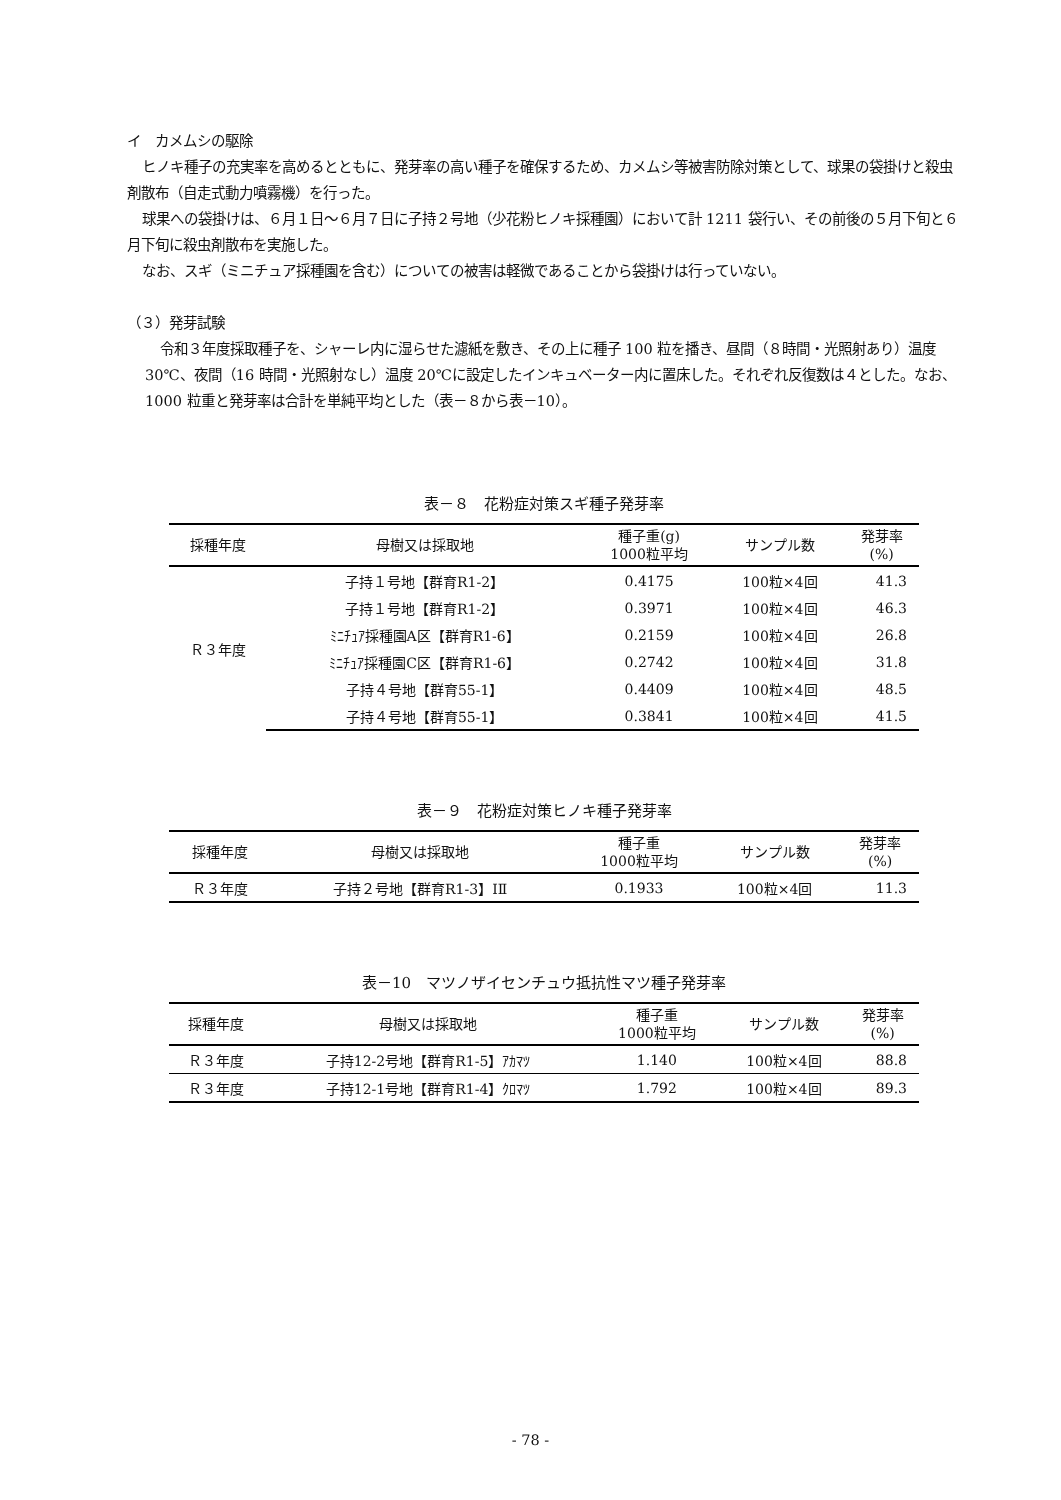イ　カメムシの駆除
ヒノキ種子の充実率を高めるとともに、発芽率の高い種子を確保するため、カメムシ等被害防除対策として、球果の袋掛けと殺虫剤散布（自走式動力噴霧機）を行った。
球果への袋掛けは、６月１日～６月７日に子持２号地（少花粉ヒノキ採種園）において計 1211 袋行い、その前後の５月下旬と６月下旬に殺虫剤散布を実施した。
なお、スギ（ミニチュア採種園を含む）についての被害は軽微であることから袋掛けは行っていない。
（３）発芽試験
令和３年度採取種子を、シャーレ内に湿らせた濾紙を敷き、その上に種子 100 粒を播き、昼間（８時間・光照射あり）温度 30℃、夜間（16 時間・光照射なし）温度 20℃に設定したインキュベーター内に置床した。それぞれ反復数は４とした。なお、1000 粒重と発芽率は合計を単純平均とした（表－８から表－10）。
表－８　花粉症対策スギ種子発芽率
| 採種年度 | 母樹又は採取地 | 種子重(g) 1000粒平均 | サンプル数 | 発芽率 (%) |
| --- | --- | --- | --- | --- |
| Ｒ３年度 | 子持１号地【群育R1-2】 | 0.4175 | 100粒×4回 | 41.3 |
| | 子持１号地【群育R1-2】 | 0.3971 | 100粒×4回 | 46.3 |
| | ﾐﾆﾁｭｱ採種園A区【群育R1-6】 | 0.2159 | 100粒×4回 | 26.8 |
| | ﾐﾆﾁｭｱ採種園C区【群育R1-6】 | 0.2742 | 100粒×4回 | 31.8 |
| | 子持４号地【群育55-1】 | 0.4409 | 100粒×4回 | 48.5 |
| | 子持４号地【群育55-1】 | 0.3841 | 100粒×4回 | 41.5 |
表－９　花粉症対策ヒノキ種子発芽率
| 採種年度 | 母樹又は採取地 | 種子重 1000粒平均 | サンプル数 | 発芽率 (%) |
| --- | --- | --- | --- | --- |
| Ｒ３年度 | 子持２号地【群育R1-3】ⅠⅡ | 0.1933 | 100粒×4回 | 11.3 |
表－10　マツノザイセンチュウ抵抗性マツ種子発芽率
| 採種年度 | 母樹又は採取地 | 種子重 1000粒平均 | サンプル数 | 発芽率 (%) |
| --- | --- | --- | --- | --- |
| Ｒ３年度 | 子持12-2号地【群育R1-5】ｱｶﾏﾂ | 1.140 | 100粒×4回 | 88.8 |
| Ｒ３年度 | 子持12-1号地【群育R1-4】ｸﾛﾏﾂ | 1.792 | 100粒×4回 | 89.3 |
- 78 -